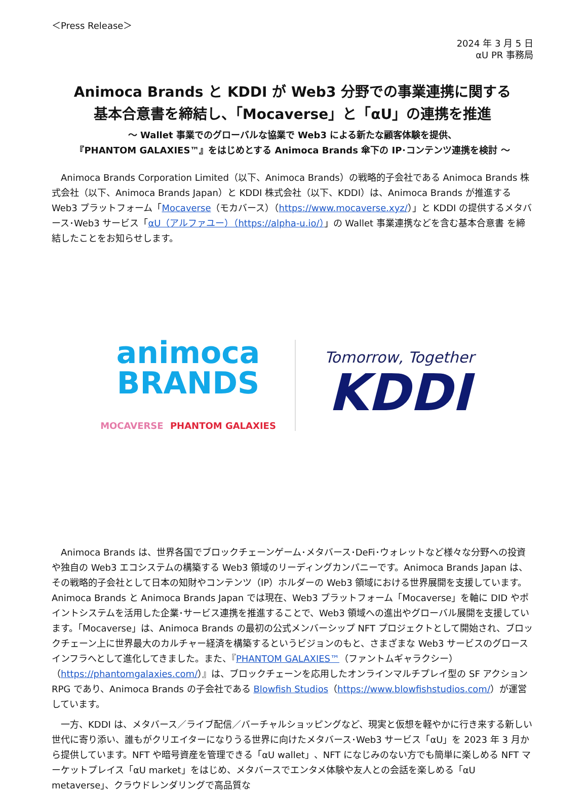＜Press Release＞
2024 年 3 月 5 日
αU PR 事務局
Animoca Brands と KDDI が Web3 分野での事業連携に関する
基本合意書を締結し、「Mocaverse」と「αU」の連携を推進
～ Wallet 事業でのグローバルな協業で Web3 による新たな顧客体験を提供、
『PHANTOM GALAXIES™』をはじめとする Animoca Brands 傘下の IP･コンテンツ連携を検討 ～
Animoca Brands Corporation Limited（以下、Animoca Brands）の戦略的子会社である Animoca Brands 株式会社（以下、Animoca Brands Japan）と KDDI 株式会社（以下、KDDI）は、Animoca Brands が推進する Web3 プラットフォーム「Mocaverse（モカバース）（https://www.mocaverse.xyz/）」と KDDI の提供するメタバース･Web3 サービス「αU（アルファユー）（https://alpha-u.io/）」の Wallet 事業連携などを含む基本合意書 を締結したことをお知らせします。
animoca
BRANDS
MOCAVERSE PHANTOM GALAXIES
Tomorrow, Together
KDDI
Animoca Brands は、世界各国でブロックチェーンゲーム･メタバース･DeFi･ウォレットなど様々な分野への投資や独自の Web3 エコシステムの構築する Web3 領域のリーディングカンパニーです。Animoca Brands Japan は、その戦略的子会社として日本の知財やコンテンツ（IP）ホルダーの Web3 領域における世界展開を支援しています。Animoca Brands と Animoca Brands Japan では現在、Web3 プラットフォーム「Mocaverse」を軸に DID やポイントシステムを活用した企業･サービス連携を推進することで、Web3 領域への進出やグローバル展開を支援しています。「Mocaverse」は、Animoca Brands の最初の公式メンバーシップ NFT プロジェクトとして開始され、ブロックチェーン上に世界最大のカルチャー経済を構築するというビジョンのもと、さまざまな Web3 サービスのグロースインフラへとして進化してきました。また、『PHANTOM GALAXIES™（ファントムギャラクシー）（https://phantomgalaxies.com/）』は、ブロックチェーンを応用したオンラインマルチプレイ型の SF アクション RPG であり、Animoca Brands の子会社である Blowfish Studios（https://www.blowfishstudios.com/）が運営しています。
一方、KDDI は、メタバース／ライブ配信／バーチャルショッピングなど、現実と仮想を軽やかに行き来する新しい世代に寄り添い、誰もがクリエイターになりうる世界に向けたメタバース･Web3 サービス「αU」を 2023 年 3 月から提供しています。NFT や暗号資産を管理できる「αU wallet」、NFT になじみのない方でも簡単に楽しめる NFT マーケットプレイス「αU market」をはじめ、メタバースでエンタメ体験や友人との会話を楽しめる「αU metaverse」、クラウドレンダリングで高品質な